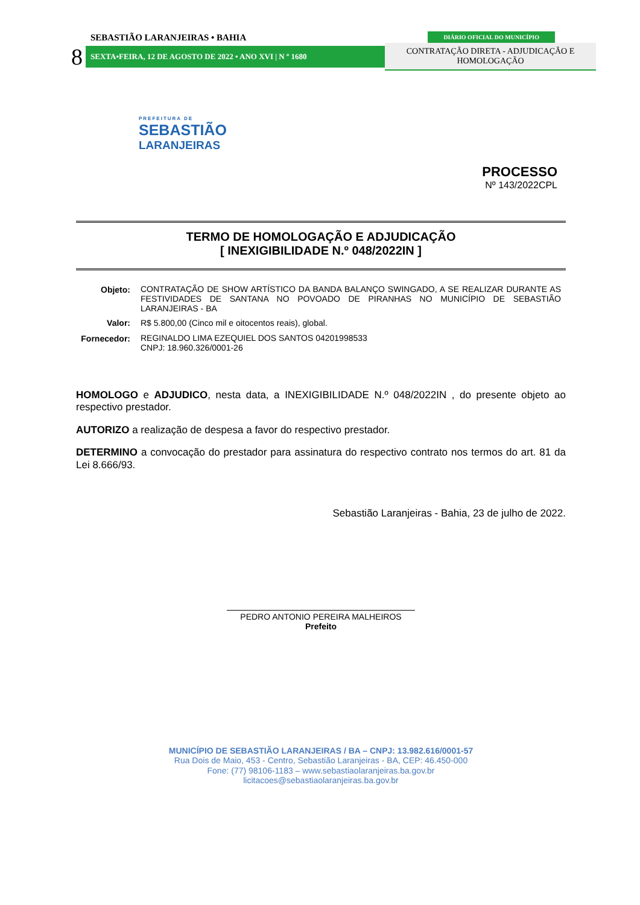SEBASTIÃO LARANJEIRAS • BAHIA
DIÁRIO OFICIAL DO MUNICÍPIO
8
SEXTA•FEIRA, 12 DE AGOSTO DE 2022 • ANO XVI | N º 1680
CONTRATAÇÃO DIRETA - ADJUDICAÇÃO E HOMOLOGAÇÃO
PREFEITURA DE
SEBASTIÃO
LARANJEIRAS
PROCESSO
Nº 143/2022CPL
TERMO DE HOMOLOGAÇÃO E ADJUDICAÇÃO
[ INEXIGIBILIDADE N.º 048/2022IN ]
| Objeto: | CONTRATAÇÃO DE SHOW ARTÍSTICO DA BANDA BALANÇO SWINGADO, A SE REALIZAR DURANTE AS FESTIVIDADES DE SANTANA NO POVOADO DE PIRANHAS NO MUNICÍPIO DE SEBASTIÃO LARANJEIRAS - BA |
| Valor: | R$ 5.800,00 (Cinco mil e oitocentos reais), global. |
| Fornecedor: | REGINALDO LIMA EZEQUIEL DOS SANTOS 04201998533 CNPJ: 18.960.326/0001-26 |
HOMOLOGO e ADJUDICO, nesta data, a INEXIGIBILIDADE N.º 048/2022IN , do presente objeto ao respectivo prestador.
AUTORIZO a realização de despesa a favor do respectivo prestador.
DETERMINO a convocação do prestador para assinatura do respectivo contrato nos termos do art. 81 da Lei 8.666/93.
Sebastião Laranjeiras - Bahia, 23 de julho de 2022.
PEDRO ANTONIO PEREIRA MALHEIROS
Prefeito
MUNICÍPIO DE SEBASTIÃO LARANJEIRAS / BA – CNPJ: 13.982.616/0001-57
Rua Dois de Maio, 453 - Centro, Sebastião Laranjeiras - BA, CEP: 46.450-000
Fone: (77) 98106-1183 – www.sebastiaolaranjeiras.ba.gov.br
licitacoes@sebastiaolaranjeiras.ba.gov.br